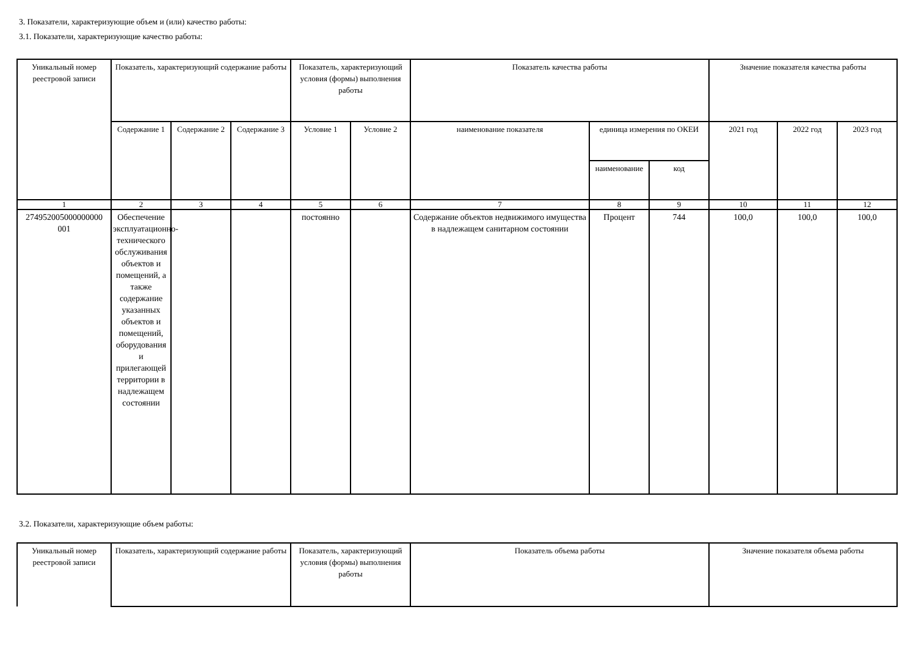3. Показатели, характеризующие объем и (или) качество работы:
3.1. Показатели, характеризующие качество работы:
| Уникальный номер реестровой записи | Показатель, характеризующий содержание работы | | | Показатель, характеризующий условия (формы) выполнения работы | | Показатель качества работы | | | Значение показателя качества работы | | |
| --- | --- | --- | --- | --- | --- | --- | --- | --- | --- | --- | --- |
| | Содержание 1 | Содержание 2 | Содержание 3 | Условие 1 | Условие 2 | наименование показателя | единица измерения по ОКЕИ | | 2021 год | 2022 год | 2023 год |
| | | | | | | | наименование | код | | | |
| 1 | 2 | 3 | 4 | 5 | 6 | 7 | 8 | 9 | 10 | 11 | 12 |
| 274952005000000000 001 | Обеспечение эксплуатационно-технического обслуживания объектов и помещений, а также содержание указанных объектов и помещений, оборудования и прилегающей территории в надлежащем состоянии | | | постоянно | | Содержание объектов недвижимого имущества в надлежащем санитарном состоянии | Процент | 744 | 100,0 | 100,0 | 100,0 |
3.2. Показатели, характеризующие объем работы:
| Уникальный номер реестровой записи | Показатель, характеризующий содержание работы | Показатель, характеризующий условия (формы) выполнения работы | Показатель объема работы | Значение показателя объема работы |
| --- | --- | --- | --- | --- |